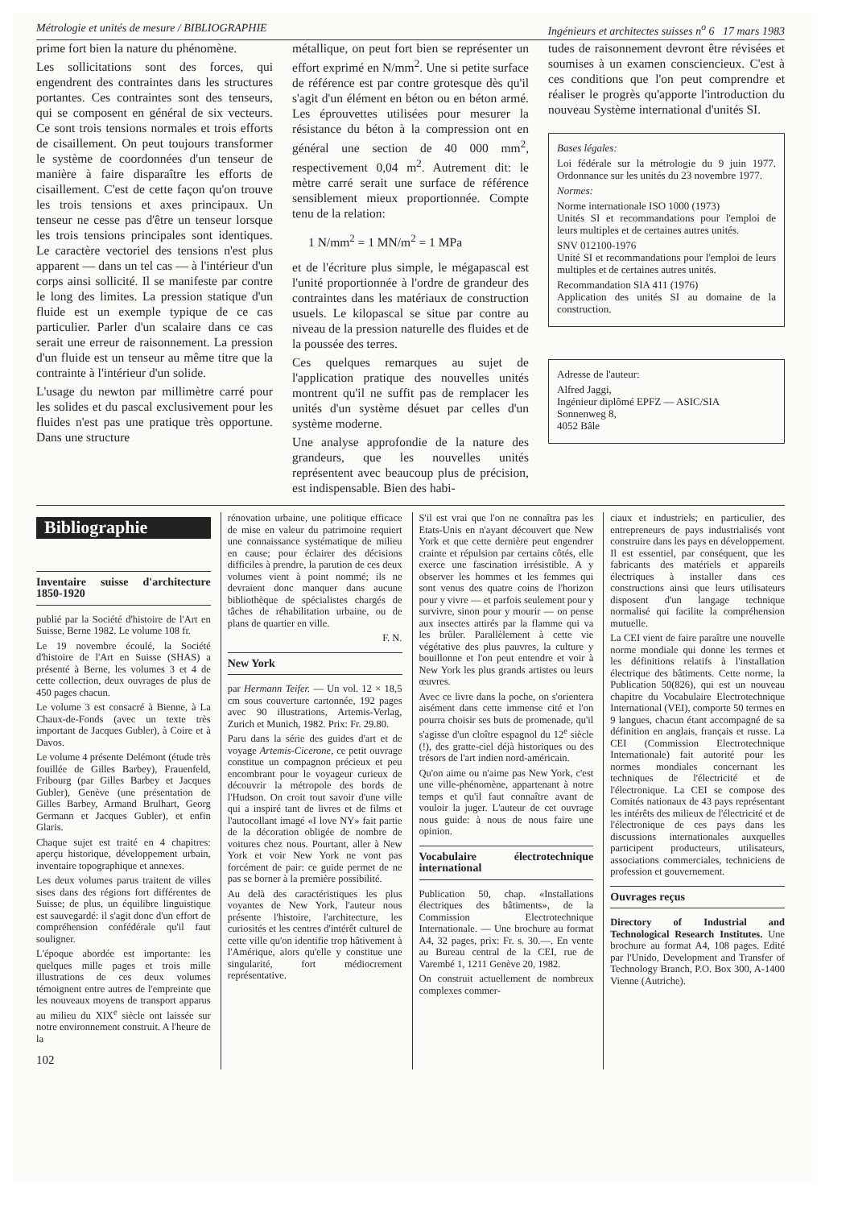Métrologie et unités de mesure / BIBLIOGRAPHIE Ingénieurs et architectes suisses n<sup>o</sup> 6 17 mars 1983
prime fort bien la nature du phénomène.
Les sollicitations sont des forces, qui engendrent des contraintes dans les structures portantes. Ces contraintes sont des tenseurs, qui se composent en général de six vecteurs. Ce sont trois tensions normales et trois efforts de cisaillement. On peut toujours transformer le système de coordonnées d'un tenseur de manière à faire disparaître les efforts de cisaillement. C'est de cette façon qu'on trouve les trois tensions et axes principaux. Un tenseur ne cesse pas d'être un tenseur lorsque les trois tensions principales sont identiques. Le caractère vectoriel des tensions n'est plus apparent — dans un tel cas — à l'intérieur d'un corps ainsi sollicité. Il se manifeste par contre le long des limites. La pression statique d'un fluide est un exemple typique de ce cas particulier. Parler d'un scalaire dans ce cas serait une erreur de raisonnement. La pression d'un fluide est un tenseur au même titre que la contrainte à l'intérieur d'un solide.
L'usage du newton par millimètre carré pour les solides et du pascal exclusivement pour les fluides n'est pas une pratique très opportune. Dans une structure
métallique, on peut fort bien se représenter un effort exprimé en N/mm<sup>2</sup>. Une si petite surface de référence est par contre grotesque dès qu'il s'agit d'un élément en béton ou en béton armé. Les éprouvettes utilisées pour mesurer la résistance du béton à la compression ont en général une section de 40 000 mm<sup>2</sup>, respectivement 0,04 m<sup>2</sup>. Autrement dit: le mètre carré serait une surface de référence sensiblement mieux proportionnée. Compte tenu de la relation:
1 N/mm<sup>2</sup> = 1 MN/m<sup>2</sup> = 1 MPa
et de l'écriture plus simple, le mégapascal est l'unité proportionnée à l'ordre de grandeur des contraintes dans les matériaux de construction usuels. Le kilopascal se situe par contre au niveau de la pression naturelle des fluides et de la poussée des terres.
Ces quelques remarques au sujet de l'application pratique des nouvelles unités montrent qu'il ne suffit pas de remplacer les unités d'un système désuet par celles d'un système moderne.
Une analyse approfondie de la nature des grandeurs, que les nouvelles unités représentent avec beaucoup plus de précision, est indispensable. Bien des habi-
tudes de raisonnement devront être révisées et soumises à un examen consciencieux. C'est à ces conditions que l'on peut comprendre et réaliser le progrès qu'apporte l'introduction du nouveau Système international d'unités SI.
Bases légales:
Loi fédérale sur la métrologie du 9 juin 1977. Ordonnance sur les unités du 23 novembre 1977.
Normes:
Norme internationale ISO 1000 (1973)
Unités SI et recommandations pour l'emploi de leurs multiples et de certaines autres unités.
SNV 012100-1976
Unité SI et recommandations pour l'emploi de leurs multiples et de certaines autres unités.
Recommandation SIA 411 (1976)
Application des unités SI au domaine de la construction.
Adresse de l'auteur:
Alfred Jaggi,
Ingénieur diplômé EPFZ — ASIC/SIA
Sonnenweg 8,
4052 Bâle
Bibliographie
Inventaire suisse d'architecture 1850-1920
publié par la Société d'histoire de l'Art en Suisse, Berne 1982. Le volume 108 fr.
Le 19 novembre écoulé, la Société d'histoire de l'Art en Suisse (SHAS) a présenté à Berne, les volumes 3 et 4 de cette collection, deux ouvrages de plus de 450 pages chacun.
Le volume 3 est consacré à Bienne, à La Chaux-de-Fonds (avec un texte très important de Jacques Gubler), à Coire et à Davos.
Le volume 4 présente Delémont (étude très fouillée de Gilles Barbey), Frauenfeld, Fribourg (par Gilles Barbey et Jacques Gubler), Genève (une présentation de Gilles Barbey, Armand Brulhart, Georg Germann et Jacques Gubler), et enfin Glaris.
Chaque sujet est traité en 4 chapitres: aperçu historique, développement urbain, inventaire topographique et annexes.
Les deux volumes parus traitent de villes sises dans des régions fort différentes de Suisse; de plus, un équilibre linguistique est sauvegardé: il s'agit donc d'un effort de compréhension confédérale qu'il faut souligner.
L'époque abordée est importante: les quelques mille pages et trois mille illustrations de ces deux volumes témoignent entre autres de l'empreinte que les nouveaux moyens de transport apparus au milieu du XIX<sup>e</sup> siècle ont laissée sur notre environnement construit. A l'heure de la
102
rénovation urbaine, une politique efficace de mise en valeur du patrimoine requiert une connaissance systématique de milieu en cause; pour éclairer des décisions difficiles à prendre, la parution de ces deux volumes vient à point nommé; ils ne devraient donc manquer dans aucune bibliothèque de spécialistes chargés de tâches de réhabilitation urbaine, ou de plans de quartier en ville.
F. N.
New York
par Hermann Teifer. — Un vol. 12 × 18,5 cm sous couverture cartonnée, 192 pages avec 90 illustrations, Artemis-Verlag, Zurich et Munich, 1982. Prix: Fr. 29.80.
Paru dans la série des guides d'art et de voyage Artemis-Cicerone, ce petit ouvrage constitue un compagnon précieux et peu encombrant pour le voyageur curieux de découvrir la métropole des bords de l'Hudson. On croit tout savoir d'une ville qui a inspiré tant de livres et de films et l'autocollant imagé «I love NY» fait partie de la décoration obligée de nombre de voitures chez nous. Pourtant, aller à New York et voir New York ne vont pas forcément de pair: ce guide permet de ne pas se borner à la première possibilité.
Au delà des caractéristiques les plus voyantes de New York, l'auteur nous présente l'histoire, l'architecture, les curiosités et les centres d'intérêt culturel de cette ville qu'on identifie trop hâtivement à l'Amérique, alors qu'elle y constitue une singularité, fort médiocrement représentative.
S'il est vrai que l'on ne connaîtra pas les Etats-Unis en n'ayant découvert que New York et que cette dernière peut engendrer crainte et répulsion par certains côtés, elle exerce une fascination irrésistible. A y observer les hommes et les femmes qui sont venus des quatre coins de l'horizon pour y vivre — et parfois seulement pour y survivre, sinon pour y mourir — on pense aux insectes attirés par la flamme qui va les brûler. Parallèlement à cette vie végétative des plus pauvres, la culture y bouillonne et l'on peut entendre et voir à New York les plus grands artistes ou leurs œuvres.
Avec ce livre dans la poche, on s'orientera aisément dans cette immense cité et l'on pourra choisir ses buts de promenade, qu'il s'agisse d'un cloître espagnol du 12<sup>e</sup> siècle (!), des gratte-ciel déjà historiques ou des trésors de l'art indien nord-américain.
Qu'on aime ou n'aime pas New York, c'est une ville-phénomène, appartenant à notre temps et qu'il faut connaître avant de vouloir la juger. L'auteur de cet ouvrage nous guide: à nous de nous faire une opinion.
Vocabulaire électrotechnique international
Publication 50, chap. «Installations électriques des bâtiments», de la Commission Electrotechnique Internationale. — Une brochure au format A4, 32 pages, prix: Fr. s. 30.—. En vente au Bureau central de la CEI, rue de Varembé 1, 1211 Genève 20, 1982.
On construit actuellement de nombreux complexes commer-
ciaux et industriels; en particulier, des entrepreneurs de pays industrialisés vont construire dans les pays en développement. Il est essentiel, par conséquent, que les fabricants des matériels et appareils électriques à installer dans ces constructions ainsi que leurs utilisateurs disposent d'un langage technique normalisé qui facilite la compréhension mutuelle.
La CEI vient de faire paraître une nouvelle norme mondiale qui donne les termes et les définitions relatifs à l'installation électrique des bâtiments. Cette norme, la Publication 50(826), qui est un nouveau chapitre du Vocabulaire Electrotechnique International (VEI), comporte 50 termes en 9 langues, chacun étant accompagné de sa définition en anglais, français et russe. La CEI (Commission Electrotechnique Internationale) fait autorité pour les normes mondiales concernant les techniques de l'électricité et de l'électronique. La CEI se compose des Comités nationaux de 43 pays représentant les intérêts des milieux de l'électricité et de l'électronique de ces pays dans les discussions internationales auxquelles participent producteurs, utilisateurs, associations commerciales, techniciens de profession et gouvernement.
Ouvrages reçus
Directory of Industrial and Technological Research Institutes. Une brochure au format A4, 108 pages. Edité par l'Unido, Development and Transfer of Technology Branch, P.O. Box 300, A-1400 Vienne (Autriche).